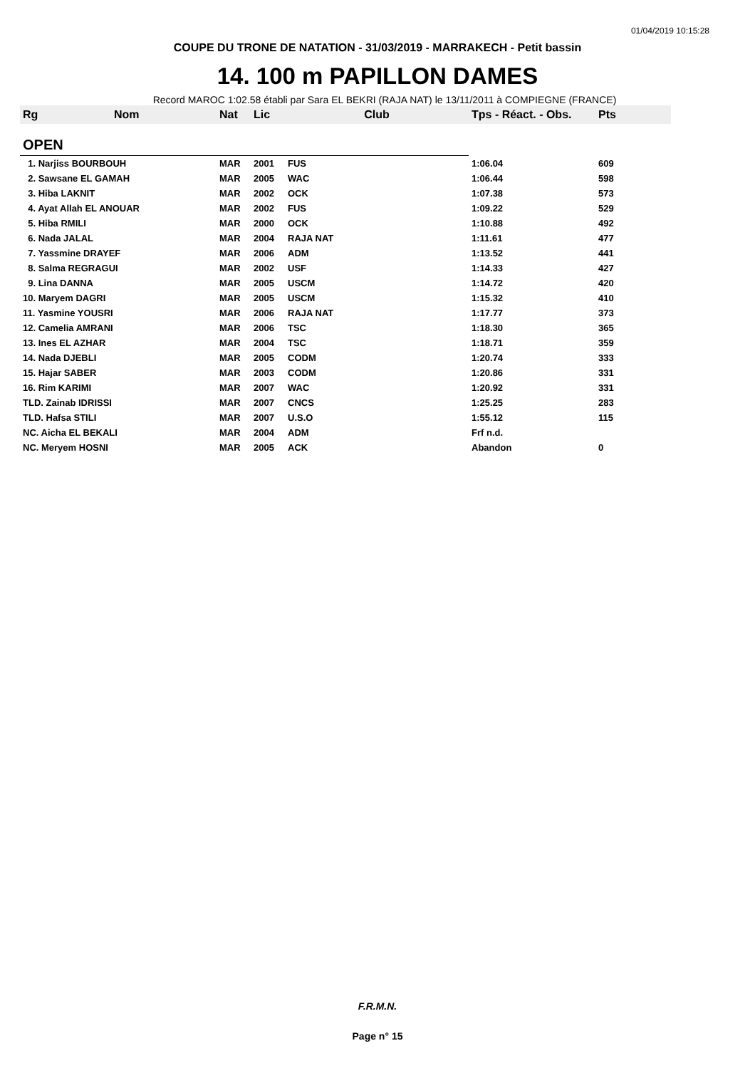01/04/2019 10:15:28
COUPE DU TRONE DE NATATION - 31/03/2019 - MARRAKECH - Petit bassin
14. 100 m PAPILLON DAMES
Record MAROC 1:02.58 établi par Sara EL BEKRI (RAJA NAT) le 13/11/2011 à COMPIEGNE (FRANCE)
| Rg | Nom | Nat | Lic | Club | Tps - Réact. - Obs. | Pts |
| --- | --- | --- | --- | --- | --- | --- |
| OPEN | | | | | | |
| 1. Narjiss BOURBOUH | | MAR | 2001 | FUS | 1:06.04 | 609 |
| 2. Sawsane EL GAMAH | | MAR | 2005 | WAC | 1:06.44 | 598 |
| 3. Hiba LAKNIT | | MAR | 2002 | OCK | 1:07.38 | 573 |
| 4. Ayat Allah EL ANOUAR | | MAR | 2002 | FUS | 1:09.22 | 529 |
| 5. Hiba RMILI | | MAR | 2000 | OCK | 1:10.88 | 492 |
| 6. Nada JALAL | | MAR | 2004 | RAJA NAT | 1:11.61 | 477 |
| 7. Yassmine DRAYEF | | MAR | 2006 | ADM | 1:13.52 | 441 |
| 8. Salma REGRAGUI | | MAR | 2002 | USF | 1:14.33 | 427 |
| 9. Lina DANNA | | MAR | 2005 | USCM | 1:14.72 | 420 |
| 10. Maryem DAGRI | | MAR | 2005 | USCM | 1:15.32 | 410 |
| 11. Yasmine YOUSRI | | MAR | 2006 | RAJA NAT | 1:17.77 | 373 |
| 12. Camelia AMRANI | | MAR | 2006 | TSC | 1:18.30 | 365 |
| 13. Ines EL AZHAR | | MAR | 2004 | TSC | 1:18.71 | 359 |
| 14. Nada DJEBLI | | MAR | 2005 | CODM | 1:20.74 | 333 |
| 15. Hajar SABER | | MAR | 2003 | CODM | 1:20.86 | 331 |
| 16. Rim KARIMI | | MAR | 2007 | WAC | 1:20.92 | 331 |
| TLD. Zainab IDRISSI | | MAR | 2007 | CNCS | 1:25.25 | 283 |
| TLD. Hafsa STILI | | MAR | 2007 | U.S.O | 1:55.12 | 115 |
| NC. Aicha EL BEKALI | | MAR | 2004 | ADM | Frf n.d. | |
| NC. Meryem HOSNI | | MAR | 2005 | ACK | Abandon | 0 |
F.R.M.N.
Page n° 15